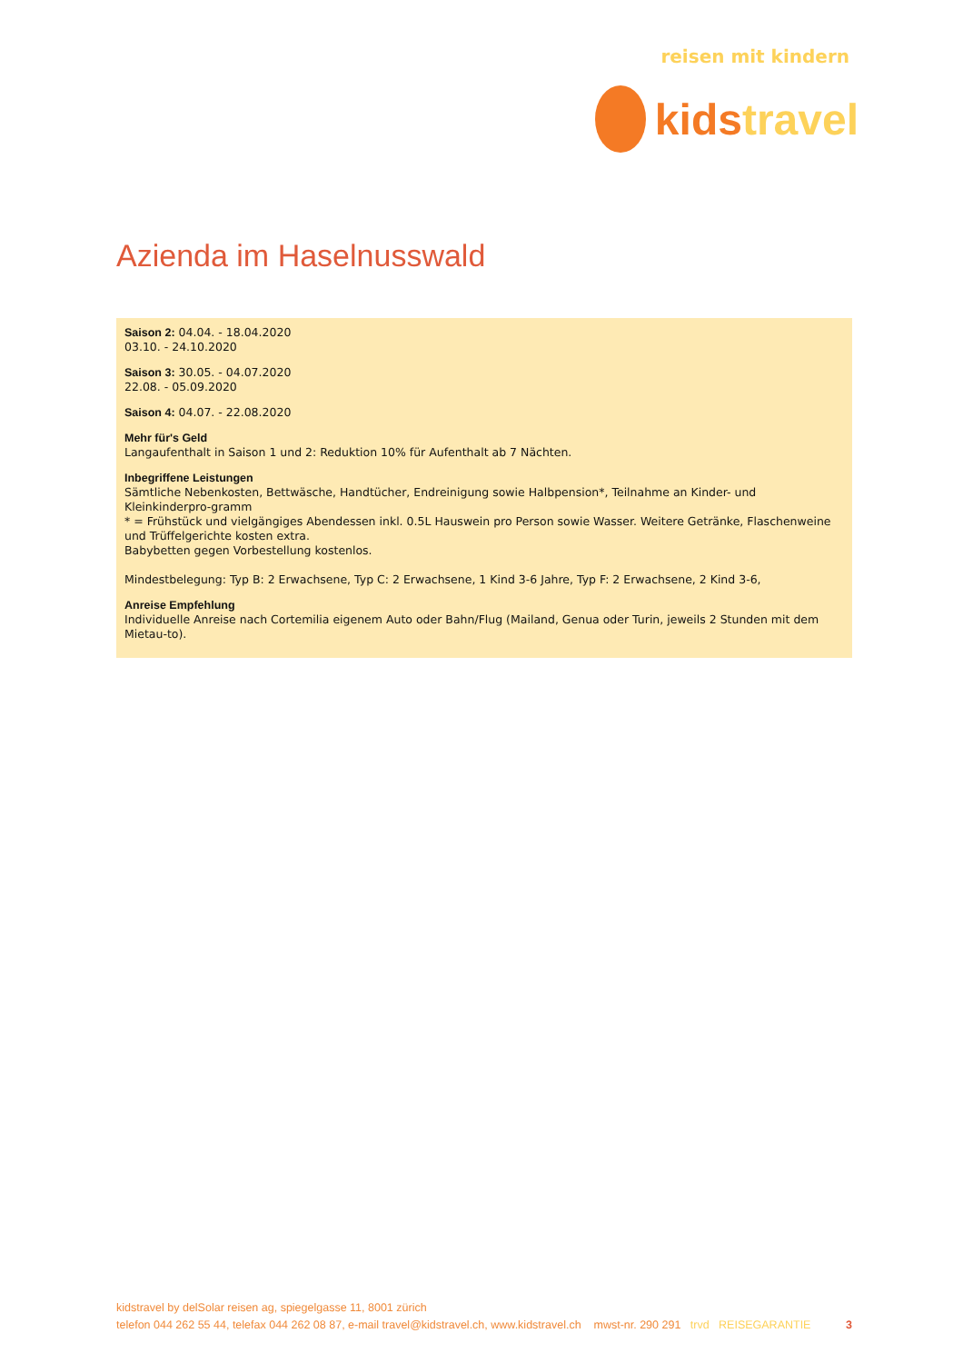reisen mit kindern
kids travel
Azienda im Haselnusswald
Saison 2: 04.04. - 18.04.2020
03.10. - 24.10.2020
Saison 3: 30.05. - 04.07.2020
22.08. - 05.09.2020
Saison 4: 04.07. - 22.08.2020
Mehr für's Geld
Langaufenthalt in Saison 1 und 2: Reduktion 10% für Aufenthalt ab 7 Nächten.
Inbegriffene Leistungen
Sämtliche Nebenkosten, Bettwäsche, Handtücher, Endreinigung sowie Halbpension*, Teilnahme an Kinder- und Kleinkinderpro-gramm
* = Frühstück und vielgängiges Abendessen inkl. 0.5L Hauswein pro Person sowie Wasser. Weitere Getränke, Flaschenweine und Trüffelgerichte kosten extra.
Babybetten gegen Vorbestellung kostenlos.
Mindestbelegung: Typ B: 2 Erwachsene, Typ C: 2 Erwachsene, 1 Kind 3-6 Jahre, Typ F: 2 Erwachsene, 2 Kind 3-6,
Anreise Empfehlung
Individuelle Anreise nach Cortemilia eigenem Auto oder Bahn/Flug (Mailand, Genua oder Turin, jeweils 2 Stunden mit dem Mietau-to).
kidstravel by delSolar reisen ag, spiegelgasse 11, 8001 zürich
telefon 044 262 55 44, telefax 044 262 08 87, e-mail travel@kidstravel.ch, www.kidstravel.ch mwst-nr. 290 291 trvd REISEGARANTIE 3